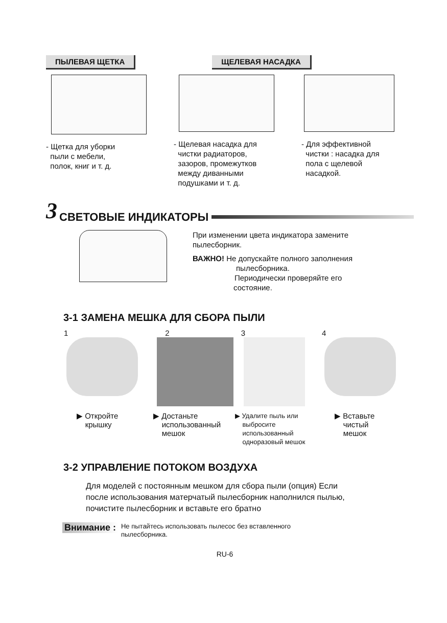ПЫЛЕВАЯ ЩЕТКА ЩЕЛЕВАЯ НАСАДКА
- Щетка для уборки
пыли с мебели,
полок, книг и т. д.
- Щелевая насадка для
чистки радиаторов,
зазоров, промежутков
между диванными
подушками и т. д.
- Для эффективной
чистки : насадка для
пола с щелевой
насадкой.
3
СВЕТОВЫЕ ИНДИКАТОРЫ
При изменении цвета индикатора замените
пылесборник.
ВАЖНО! Не допускайте полного заполнения
пылесборника.
Периодически проверяйте его
состояние.
3-1 ЗАМЕНА МЕШКА ДЛЯ СБОРА ПЫЛИ
1234
▶ Откройте
крышку
▶ Достаньте
использованный
мешок
▶ Удалите пыль или
выбросите
использованный
одноразовый мешок
▶ Вставьте
чистый
мешок
3-2 УПРАВЛЕНИЕ ПОТОКОМ ВОЗДУХА
Для моделей с постоянным мешком для сбора пыли (опция) Если
после использования матерчатый пылесборник наполнился пылью,
почистите пылесборник и вставьте его братно
Внимание : Не пытайтесь использовать пылесос без вставленного
пылесборника.
RU-6